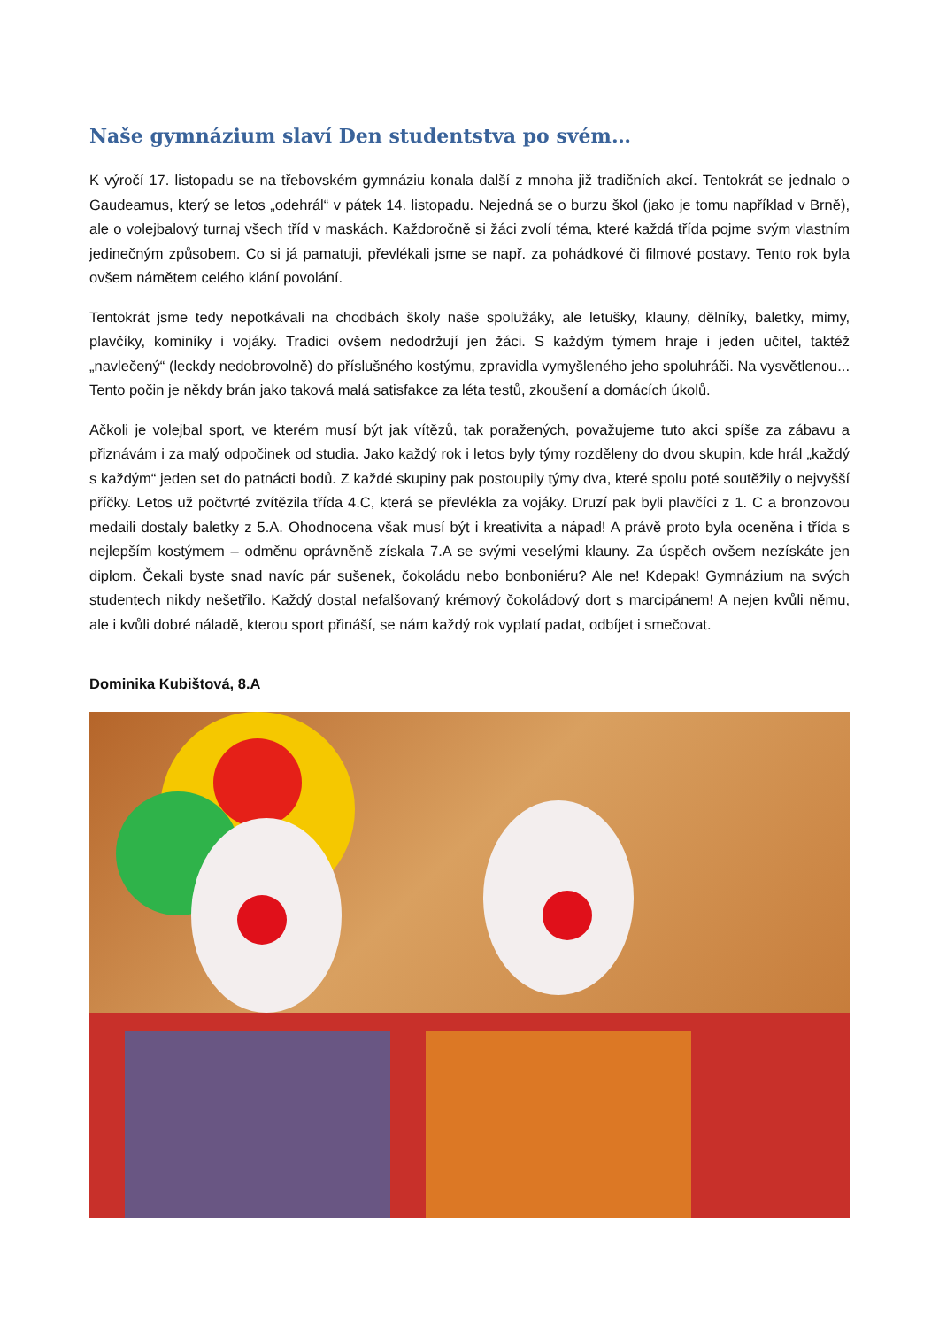Naše gymnázium slaví Den studentstva po svém…
K výročí 17. listopadu se na třebovském gymnáziu konala další z mnoha již tradičních akcí. Tentokrát se jednalo o Gaudeamus, který se letos „odehrál“ v pátek 14. listopadu. Nejedná se o burzu škol (jako je tomu například v Brně), ale o volejbalový turnaj všech tříd v maskách. Každoročně si žáci zvolí téma, které každá třída pojme svým vlastním jedinečným způsobem. Co si já pamatuji, převlékali jsme se např. za pohádkové či filmové postavy. Tento rok byla ovšem námětem celého klání povolání.
Tentokrát jsme tedy nepotkávali na chodbách školy naše spolužáky, ale letušky, klauny, dělníky, baletky, mimy, plavčíky, kominíky i vojáky. Tradici ovšem nedodržují jen žáci. S každým týmem hraje i jeden učitel, taktéž „navlečený“ (leckdy nedobrovolně) do příslušného kostýmu, zpravidla vymyšleného jeho spoluhráči. Na vysvětlenou... Tento počin je někdy brán jako taková malá satisfakce za léta testů, zkoušení a domácích úkolů.
Ačkoli je volejbal sport, ve kterém musí být jak vítězů, tak poražených, považujeme tuto akci spíše za zábavu a přiznávám i za malý odpočinek od studia. Jako každý rok i letos byly týmy rozděleny do dvou skupin, kde hrál „každý s každým“ jeden set do patnácti bodů. Z každé skupiny pak postoupily týmy dva, které spolu poté soutěžily o nejvyšší příčky. Letos už počtvrté zvítězila třída 4.C, která se převlékla za vojáky. Druzí pak byli plavčíci z 1. C a bronzovou medaili dostaly baletky z 5.A. Ohodnocena však musí být i kreativita a nápad! A právě proto byla oceněna i třída s nejlepším kostýmem – odměnu oprávněně získala 7.A se svými veselými klauny. Za úspěch ovšem nezískáte jen diplom. Čekali byste snad navíc pár sušenek, čokoládu nebo bonboniéru? Ale ne! Kdepak! Gymnázium na svých studentech nikdy nešetřilo. Každý dostal nefalšovaný krémový čokoládový dort s marcipánem! A nejen kvůli němu, ale i kvůli dobré náladě, kterou sport přináší, se nám každý rok vyplatí padat, odbíjet i smečovat.
Dominika Kubištová, 8.A